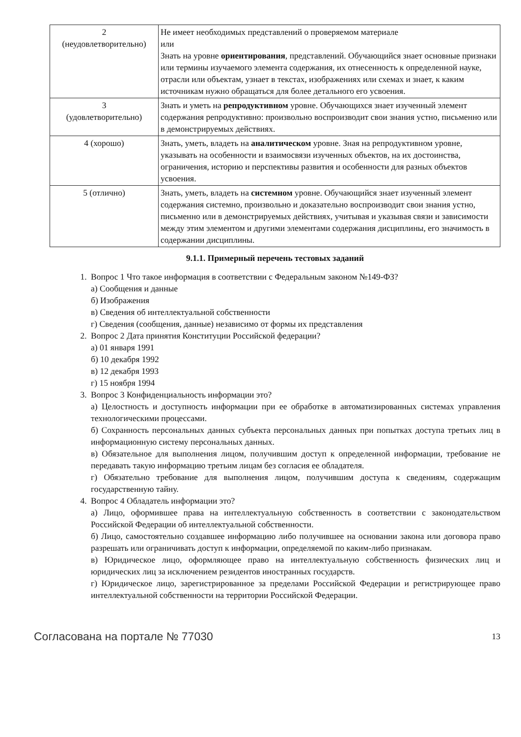| 2 (неудовлетворительно) | Не имеет необходимых представлений о проверяемом материале или Знать на уровне ориентирования , представлений. Обучающийся знает основные признаки или термины изучаемого элемента содержания, их отнесенность к определенной науке, отрасли или объектам, узнает в текстах, изображениях или схемах и знает, к каким источникам нужно обращаться для более детального его усвоения. |
| 3 (удовлетворительно) | Знать и уметь на репродуктивном уровне. Обучающихся знает изученный элемент содержания репродуктивно: произвольно воспроизводит свои знания устно, письменно или в демонстрируемых действиях. |
| 4 (хорошо) | Знать, уметь, владеть на аналитическом уровне. Зная на репродуктивном уровне, указывать на особенности и взаимосвязи изученных объектов, на их достоинства, ограничения, историю и перспективы развития и особенности для разных объектов усвоения. |
| 5 (отлично) | Знать, уметь, владеть на системном уровне. Обучающийся знает изученный элемент содержания системно, произвольно и доказательно воспроизводит свои знания устно, письменно или в демонстрируемых действиях, учитывая и указывая связи и зависимости между этим элементом и другими элементами содержания дисциплины, его значимость в содержании дисциплины. |
9.1.1. Примерный перечень тестовых заданий
1. Вопрос 1 Что такое информация в соответствии с Федеральным законом №149-ФЗ?
а) Сообщения и данные
б) Изображения
в) Сведения об интеллектуальной собственности
г) Сведения (сообщения, данные) независимо от формы их представления
2. Вопрос 2 Дата принятия Конституции Российской федерации?
а) 01 января 1991
б) 10 декабря 1992
в) 12 декабря 1993
г) 15 ноября 1994
3. Вопрос 3 Конфиденциальность информации это?
а) Целостность и доступность информации при ее обработке в автоматизированных системах управления технологическими процессами.
б) Сохранность персональных данных субъекта персональных данных при попытках доступа третьих лиц в информационную систему персональных данных.
в) Обязательное для выполнения лицом, получившим доступ к определенной информации, требование не передавать такую информацию третьим лицам без согласия ее обладателя.
г) Обязательно требование для выполнения лицом, получившим доступа к сведениям, содержащим государственную тайну.
4. Вопрос 4 Обладатель информации это?
а) Лицо, оформившее права на интеллектуальную собственность в соответствии с законодательством Российской Федерации об интеллектуальной собственности.
б) Лицо, самостоятельно создавшее информацию либо получившее на основании закона или договора право разрешать или ограничивать доступ к информации, определяемой по каким-либо признакам.
в) Юридическое лицо, оформляющее право на интеллектуальную собственность физических лиц и юридических лиц за исключением резидентов иностранных государств.
г) Юридическое лицо, зарегистрированное за пределами Российской Федерации и регистрирующее право интеллектуальной собственности на территории Российской Федерации.
Согласована на портале № 77030 13